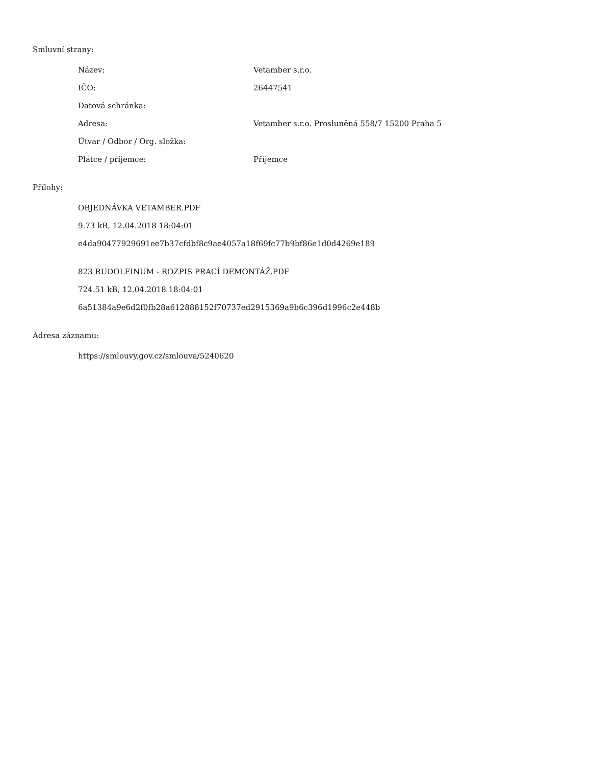Smluvní strany:
| Název: | Vetamber s.r.o. |
| IČO: | 26447541 |
| Datová schránka: | |
| Adresa: | Vetamber s.r.o. Prosluněná 558/7 15200 Praha 5 |
| Útvar / Odbor / Org. složka: | |
| Plátce / příjemce: | Příjemce |
Přílohy:
OBJEDNÁVKA VETAMBER.PDF
9.73 kB, 12.04.2018 18:04:01
e4da90477929691ee7b37cfdbf8c9ae4057a18f69fc77b9bf86e1d0d4269e189
823 RUDOLFINUM - ROZPIS PRACÍ DEMONTÁŽ.PDF
724.51 kB, 12.04.2018 18:04:01
6a51384a9e6d2f0fb28a612888152f70737ed2915369a9b6c396d1996c2e448b
Adresa záznamu:
https://smlouvy.gov.cz/smlouva/5240620